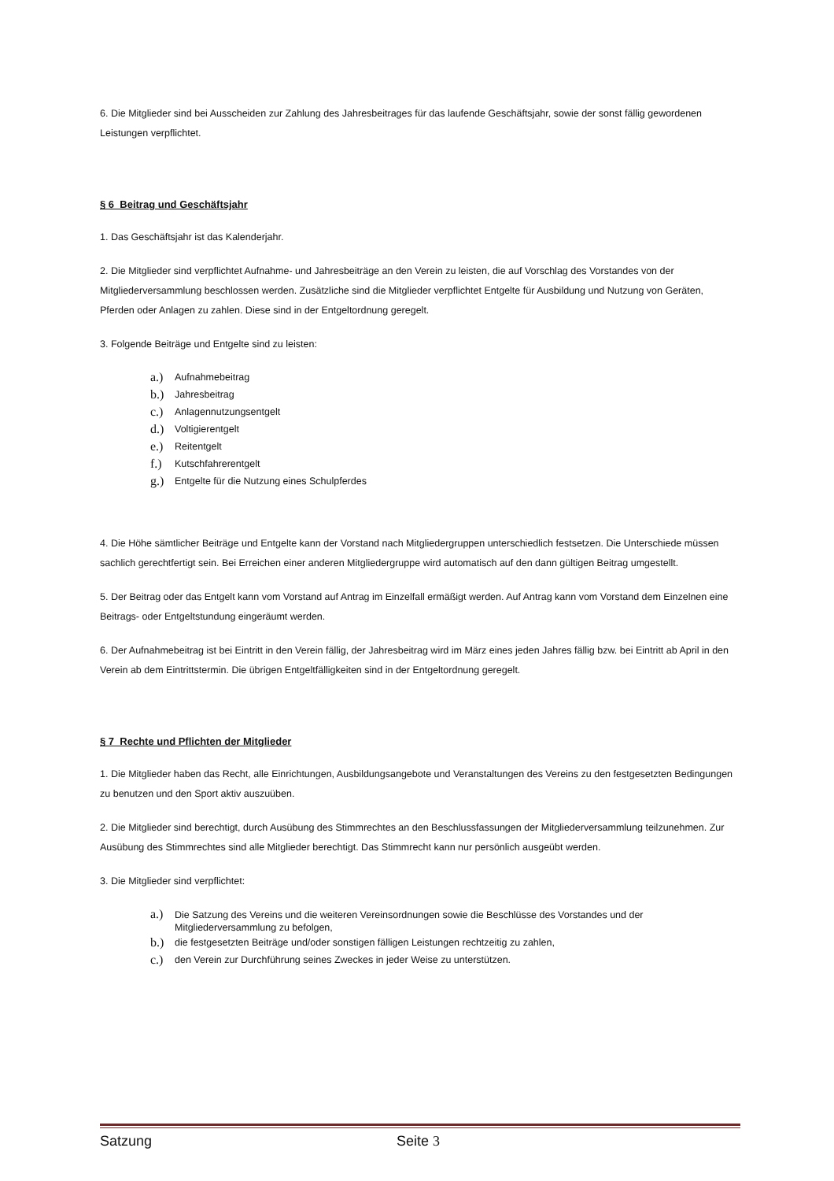6. Die Mitglieder sind bei Ausscheiden zur Zahlung des Jahresbeitrages für das laufende Geschäftsjahr, sowie der sonst fällig gewordenen Leistungen verpflichtet.
§ 6 Beitrag und Geschäftsjahr
1. Das Geschäftsjahr ist das Kalenderjahr.
2. Die Mitglieder sind verpflichtet Aufnahme- und Jahresbeiträge an den Verein zu leisten, die auf Vorschlag des Vorstandes von der Mitgliederversammlung beschlossen werden. Zusätzliche sind die Mitglieder verpflichtet Entgelte für Ausbildung und Nutzung von Geräten, Pferden oder Anlagen zu zahlen. Diese sind in der Entgeltordnung geregelt.
3. Folgende Beiträge und Entgelte sind zu leisten:
a.) Aufnahmebeitrag
b.) Jahresbeitrag
c.) Anlagennutzungsentgelt
d.) Voltigierentgelt
e.) Reitentgelt
f.) Kutschfahrerentgelt
g.) Entgelte für die Nutzung eines Schulpferdes
4. Die Höhe sämtlicher Beiträge und Entgelte kann der Vorstand nach Mitgliedergruppen unterschiedlich festsetzen. Die Unterschiede müssen sachlich gerechtfertigt sein. Bei Erreichen einer anderen Mitgliedergruppe wird automatisch auf den dann gültigen Beitrag umgestellt.
5. Der Beitrag oder das Entgelt kann vom Vorstand auf Antrag im Einzelfall ermäßigt werden. Auf Antrag kann vom Vorstand dem Einzelnen eine Beitrags- oder Entgeltstundung eingeräumt werden.
6. Der Aufnahmebeitrag ist bei Eintritt in den Verein fällig, der Jahresbeitrag wird im März eines jeden Jahres fällig bzw. bei Eintritt ab April in den Verein ab dem Eintrittstermin. Die übrigen Entgeltfälligkeiten sind in der Entgeltordnung geregelt.
§ 7 Rechte und Pflichten der Mitglieder
1. Die Mitglieder haben das Recht, alle Einrichtungen, Ausbildungsangebote und Veranstaltungen des Vereins zu den festgesetzten Bedingungen zu benutzen und den Sport aktiv auszuüben.
2. Die Mitglieder sind berechtigt, durch Ausübung des Stimmrechtes an den Beschlussfassungen der Mitgliederversammlung teilzunehmen. Zur Ausübung des Stimmrechtes sind alle Mitglieder berechtigt. Das Stimmrecht kann nur persönlich ausgeübt werden.
3. Die Mitglieder sind verpflichtet:
a.) Die Satzung des Vereins und die weiteren Vereinsordnungen sowie die Beschlüsse des Vorstandes und der Mitgliederversammlung zu befolgen,
b.) die festgesetzten Beiträge und/oder sonstigen fälligen Leistungen rechtzeitig zu zahlen,
c.) den Verein zur Durchführung seines Zweckes in jeder Weise zu unterstützen.
Satzung Seite 3